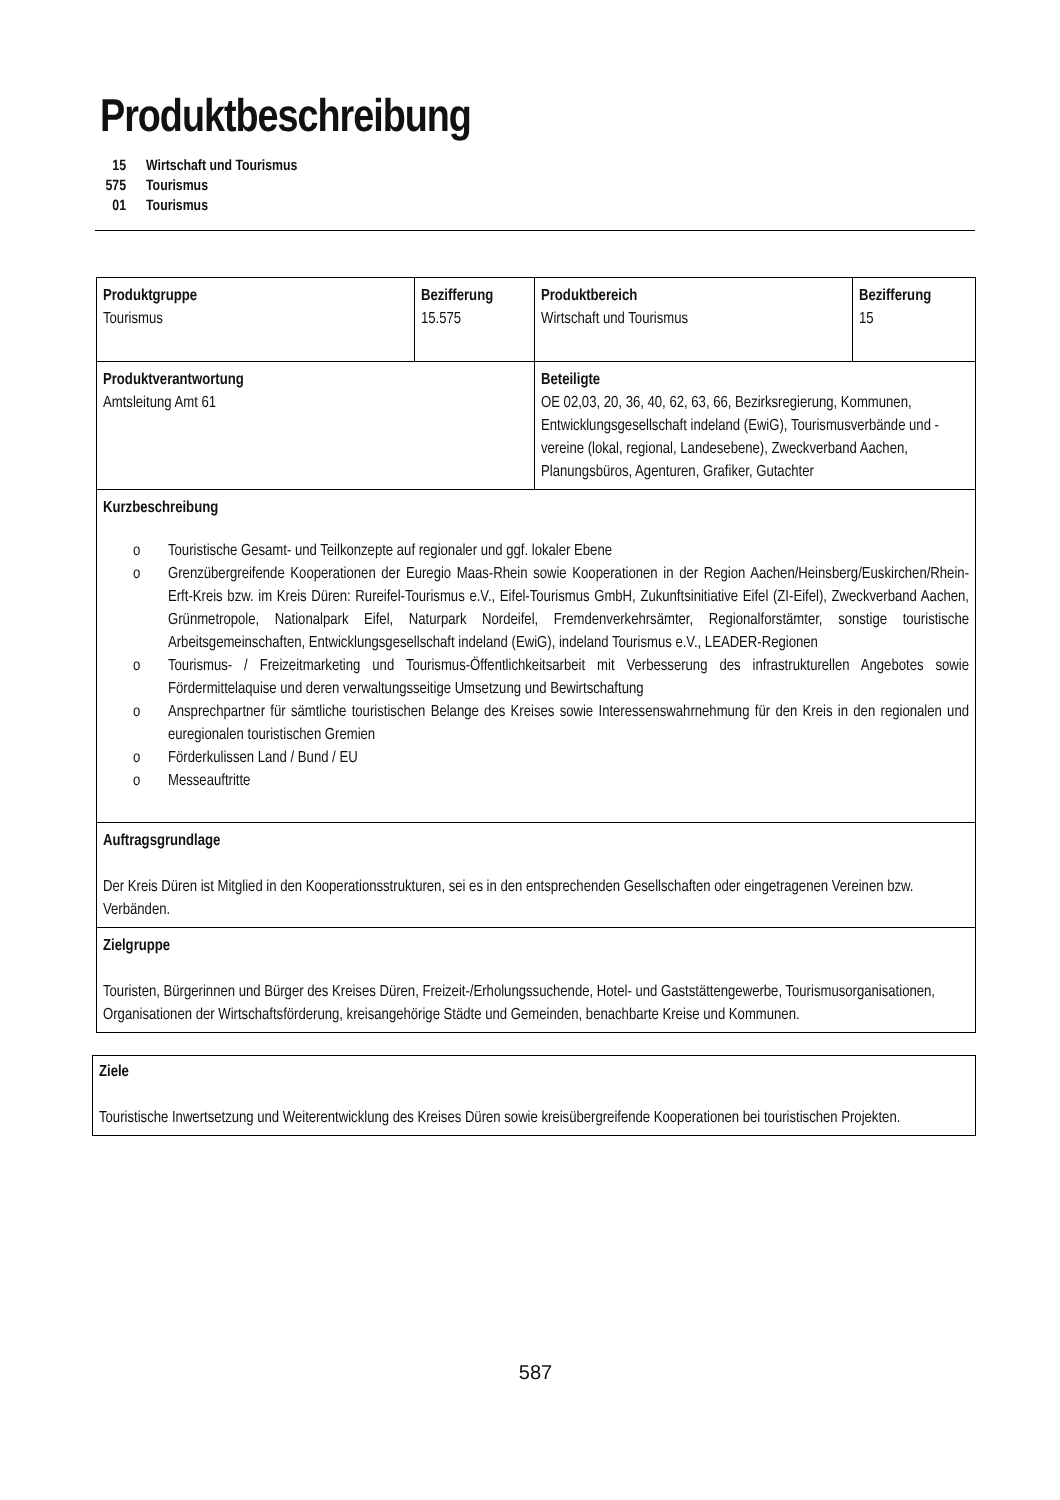Produktbeschreibung
15 Wirtschaft und Tourismus
575 Tourismus
01 Tourismus
| Produktgruppe Tourismus | Bezifferung 15.575 | Produktbereich Wirtschaft und Tourismus | Bezifferung 15 |
| Produktverantwortung Amtsleitung Amt 61 | | Beteiligte OE 02,03, 20, 36, 40, 62, 63, 66, Bezirksregierung, Kommunen, Entwicklungsgesellschaft indeland (EwiG), Tourismusverbände und -vereine (lokal, regional, Landesebene), Zweckverband Aachen, Planungsbüros, Agenturen, Grafiker, Gutachter | |
| Kurzbeschreibung o Touristische Gesamt- und Teilkonzepte auf regionaler und ggf. lokaler Ebene o Grenzübergreifende Kooperationen der Euregio Maas-Rhein sowie Kooperationen in der Region Aachen/Heinsberg/Euskirchen/Rhein-Erft-Kreis bzw. im Kreis Düren: Rureifel-Tourismus e.V., Eifel-Tourismus GmbH, Zukunftsinitiative Eifel (ZI-Eifel), Zweckverband Aachen, Grünmetropole, Nationalpark Eifel, Naturpark Nordeifel, Fremdenverkehrsämter, Regionalforstämter, sonstige touristische Arbeitsgemeinschaften, Entwicklungsgesellschaft indeland (EwiG), indeland Tourismus e.V., LEADER-Regionen o Tourismus- / Freizeitmarketing und Tourismus-Öffentlichkeitsarbeit mit Verbesserung des infrastrukturellen Angebotes sowie Fördermittelaquise und deren verwaltungsseitige Umsetzung und Bewirtschaftung o Ansprechpartner für sämtliche touristischen Belange des Kreises sowie Interessenswahrnehmung für den Kreis in den regionalen und euregionalen touristischen Gremien o Förderkulissen Land / Bund / EU o Messeauftritte | | | |
| Auftragsgrundlage Der Kreis Düren ist Mitglied in den Kooperationsstrukturen, sei es in den entsprechenden Gesellschaften oder eingetragenen Vereinen bzw. Verbänden. | | | |
| Zielgruppe Touristen, Bürgerinnen und Bürger des Kreises Düren, Freizeit-/Erholungssuchende, Hotel- und Gaststättengewerbe, Tourismusorganisationen, Organisationen der Wirtschaftsförderung, kreisangehörige Städte und Gemeinden, benachbarte Kreise und Kommunen. | | | |
Ziele
Touristische Inwertsetzung und Weiterentwicklung des Kreises Düren sowie kreisübergreifende Kooperationen bei touristischen Projekten.
587